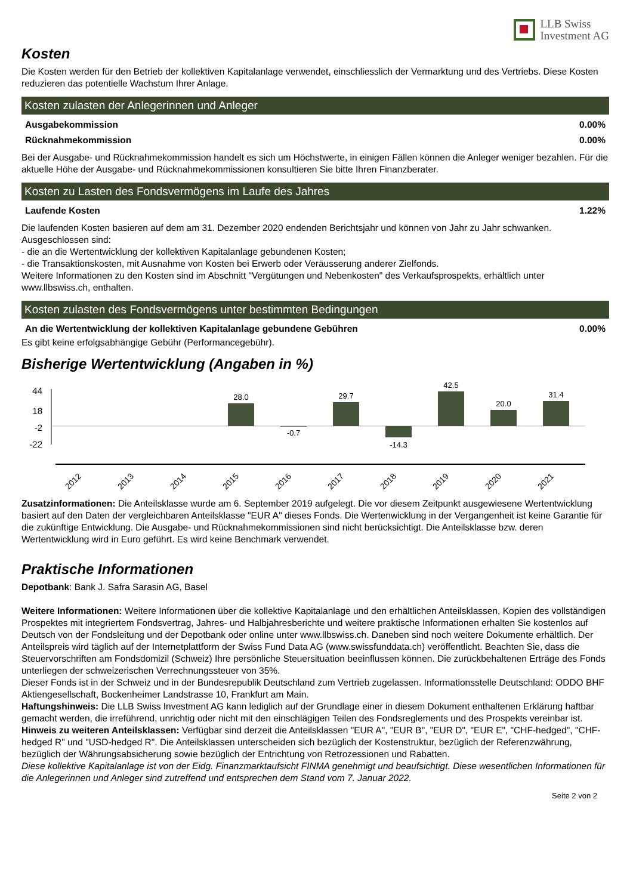LLB Swiss
Investment AG
Kosten
Die Kosten werden für den Betrieb der kollektiven Kapitalanlage verwendet, einschliesslich der Vermarktung und des Vertriebs. Diese Kosten reduzieren das potentielle Wachstum Ihrer Anlage.
Kosten zulasten der Anlegerinnen und Anleger
Ausgabekommission 0.00%
Rücknahmekommission 0.00%
Bei der Ausgabe- und Rücknahmekommission handelt es sich um Höchstwerte, in einigen Fällen können die Anleger weniger bezahlen. Für die aktuelle Höhe der Ausgabe- und Rücknahmekommissionen konsultieren Sie bitte Ihren Finanzberater.
Kosten zu Lasten des Fondsvermögens im Laufe des Jahres
Laufende Kosten 1.22%
Die laufenden Kosten basieren auf dem am 31. Dezember 2020 endenden Berichtsjahr und können von Jahr zu Jahr schwanken. Ausgeschlossen sind:
- die an die Wertentwicklung der kollektiven Kapitalanlage gebundenen Kosten;
- die Transaktionskosten, mit Ausnahme von Kosten bei Erwerb oder Veräusserung anderer Zielfonds.
Weitere Informationen zu den Kosten sind im Abschnitt "Vergütungen und Nebenkosten" des Verkaufsprospekts, erhältlich unter www.llbswiss.ch, enthalten.
Kosten zulasten des Fondsvermögens unter bestimmten Bedingungen
An die Wertentwicklung der kollektiven Kapitalanlage gebundene Gebühren 0.00%
Es gibt keine erfolgsabhängige Gebühr (Performancegebühr).
Bisherige Wertentwicklung (Angaben in %)
44
18
-2
-22
28.0
-0.7
29.7
-14.3
42.5
20.0
31.4
2012
2013
2014
2015
2016
2017
2018
2019
2020
2021
Zusatzinformationen: Die Anteilsklasse wurde am 6. September 2019 aufgelegt. Die vor diesem Zeitpunkt ausgewiesene Wertentwicklung basiert auf den Daten der vergleichbaren Anteilsklasse "EUR A" dieses Fonds. Die Wertenwicklung in der Vergangenheit ist keine Garantie für die zukünftige Entwicklung. Die Ausgabe- und Rücknahmekommissionen sind nicht berücksichtigt. Die Anteilsklasse bzw. deren Wertentwicklung wird in Euro geführt. Es wird keine Benchmark verwendet.
Praktische Informationen
Depotbank: Bank J. Safra Sarasin AG, Basel
Weitere Informationen: Weitere Informationen über die kollektive Kapitalanlage und den erhältlichen Anteilsklassen, Kopien des vollständigen Prospektes mit integriertem Fondsvertrag, Jahres- und Halbjahresberichte und weitere praktische Informationen erhalten Sie kostenlos auf Deutsch von der Fondsleitung und der Depotbank oder online unter www.llbswiss.ch. Daneben sind noch weitere Dokumente erhältlich. Der Anteilspreis wird täglich auf der Internetplattform der Swiss Fund Data AG (www.swissfunddata.ch) veröffentlicht. Beachten Sie, dass die Steuervorschriften am Fondsdomizil (Schweiz) Ihre persönliche Steuersituation beeinflussen können. Die zurückbehaltenen Erträge des Fonds unterliegen der schweizerischen Verrechnungssteuer von 35%.
Dieser Fonds ist in der Schweiz und in der Bundesrepublik Deutschland zum Vertrieb zugelassen. Informationsstelle Deutschland: ODDO BHF Aktiengesellschaft, Bockenheimer Landstrasse 10, Frankfurt am Main.
Haftungshinweis: Die LLB Swiss Investment AG kann lediglich auf der Grundlage einer in diesem Dokument enthaltenen Erklärung haftbar gemacht werden, die irreführend, unrichtig oder nicht mit den einschlägigen Teilen des Fondsreglements und des Prospekts vereinbar ist.
Hinweis zu weiteren Anteilsklassen: Verfügbar sind derzeit die Anteilsklassen "EUR A", "EUR B", "EUR D", "EUR E", "CHF-hedged", "CHF-hedged R" und "USD-hedged R". Die Anteilsklassen unterscheiden sich bezüglich der Kostenstruktur, bezüglich der Referenzwährung, bezüglich der Währungsabsicherung sowie bezüglich der Entrichtung von Retrozessionen und Rabatten.
Diese kollektive Kapitalanlage ist von der Eidg. Finanzmarktaufsicht FINMA genehmigt und beaufsichtigt. Diese wesentlichen Informationen für die Anlegerinnen und Anleger sind zutreffend und entsprechen dem Stand vom 7. Januar 2022.
Seite 2 von 2